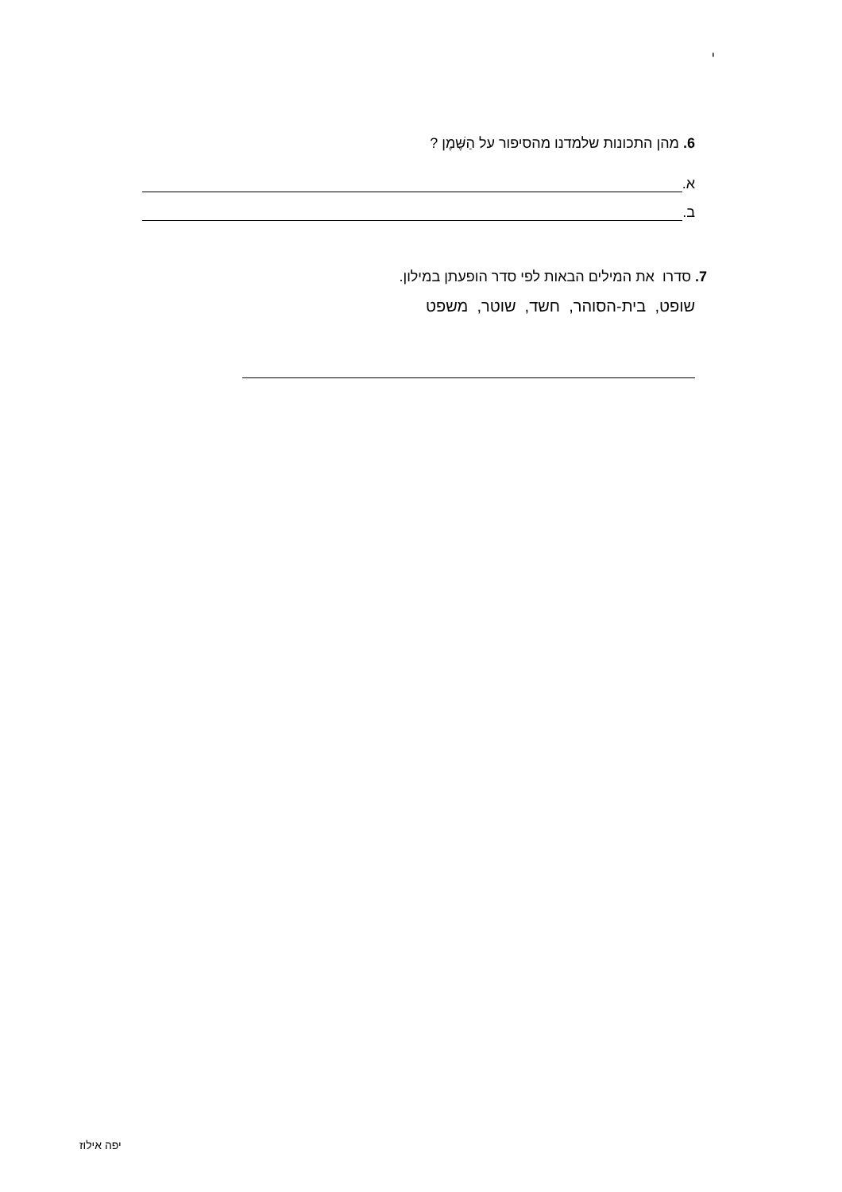י
6. מהן התכונות שלמדנו מהסיפור על הַשֶּׁמֶן ?
א.
ב.
7. סדרו את המילים הבאות לפי סדר הופעתן במילון.
שופט, בית-הסוהר, חשד, שוטר, משפט
יפה אילוז